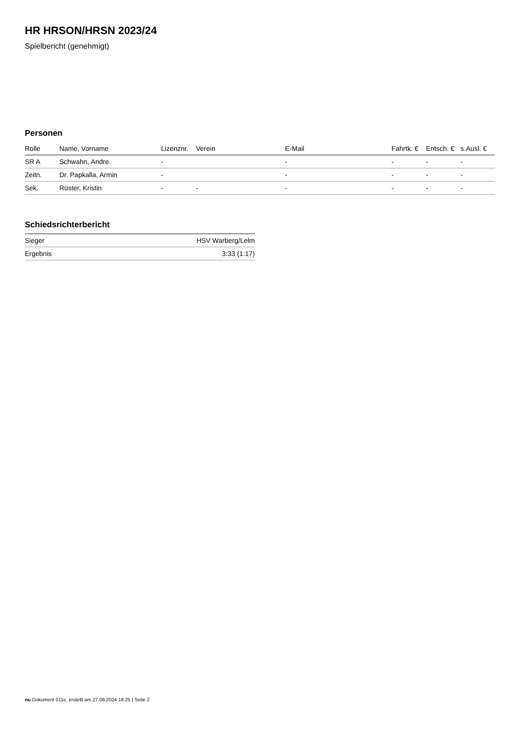HR HRSON/HRSN 2023/24
Spielbericht (genehmigt)
Personen
| Rolle | Name, Vorname | Lizenznr. | Verein | E-Mail | Fahrtk. € | Entsch. € | s.Ausl. € |
| --- | --- | --- | --- | --- | --- | --- | --- |
| SR A | Schwahn, Andre | - | | - | - | - | - |
| Zeitn. | Dr. Papkalla, Armin | - | | - | - | - | - |
| Sek. | Rüster, Kristin | - | - | - | - | - | - |
Schiedsrichterbericht
| Sieger | HSV Warberg/Lelm |
| Ergebnis | 3:33 (1:17) |
nu.Dokument 011e, erstellt am 27.06.2024 16:25 | Seite 2